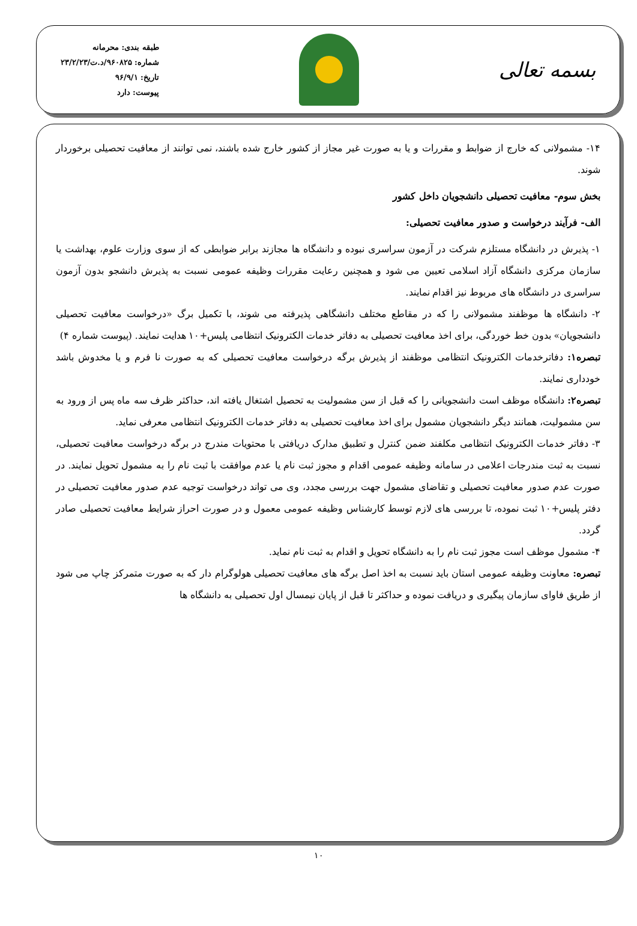بسمه تعالی
طبقه بندی: محرمانه
شماره: ۹۶۰۸۲۵/د.ت/۲۳/۲/۲۳
تاریخ: ۹۶/۹/۱
پیوست: دارد
۱۴- مشمولانی که خارج از ضوابط و مقررات و یا به صورت غیر مجاز از کشور خارج شده باشند، نمی توانند از معافیت تحصیلی برخوردار شوند.
بخش سوم- معافیت تحصیلی دانشجویان داخل کشور
الف- فرآیند درخواست و صدور معافیت تحصیلی:
۱- پذیرش در دانشگاه مستلزم شرکت در آزمون سراسری نبوده و دانشگاه ها مجازند برابر ضوابطی که از سوی وزارت علوم، بهداشت یا سازمان مرکزی دانشگاه آزاد اسلامی تعیین می شود و همچنین رعایت مقررات وظیفه عمومی نسبت به پذیرش دانشجو بدون آزمون سراسری در دانشگاه های مربوط نیز اقدام نمایند.
۲- دانشگاه ها موظفند مشمولانی را که در مقاطع مختلف دانشگاهی پذیرفته می شوند، با تکمیل برگ «درخواست معافیت تحصیلی دانشجویان» بدون خط خوردگی، برای اخذ معافیت تحصیلی به دفاتر خدمات الکترونیک انتظامی پلیس+۱۰ هدایت نمایند. (پیوست شماره ۴)
تبصره۱: دفاترخدمات الکترونیک انتظامی موظفند از پذیرش برگه درخواست معافیت تحصیلی که به صورت نا فرم و یا مخدوش باشد خودداری نمایند.
تبصره۲: دانشگاه موظف است دانشجویانی را که قبل از سن مشمولیت به تحصیل اشتغال یافته اند، حداکثر ظرف سه ماه پس از ورود به سن مشمولیت، همانند دیگر دانشجویان مشمول برای اخذ معافیت تحصیلی به دفاتر خدمات الکترونیک انتظامی معرفی نماید.
۳- دفاتر خدمات الکترونیک انتظامی مکلفند ضمن کنترل و تطبیق مدارک دریافتی با محتویات مندرج در برگه درخواست معافیت تحصیلی، نسبت به ثبت مندرجات اعلامی در سامانه وظیفه عمومی اقدام و مجوز ثبت نام یا عدم موافقت با ثبت نام را به مشمول تحویل نمایند. در صورت عدم صدور معافیت تحصیلی و تقاضای مشمول جهت بررسی مجدد، وی می تواند درخواست توجیه عدم صدور معافیت تحصیلی در دفتر پلیس+۱۰ ثبت نموده، تا بررسی های لازم توسط کارشناس وظیفه عمومی معمول و در صورت احراز شرایط معافیت تحصیلی صادر گردد.
۴- مشمول موظف است مجوز ثبت نام را به دانشگاه تحویل و اقدام به ثبت نام نماید.
تبصره: معاونت وظیفه عمومی استان باید نسبت به اخذ اصل برگه های معافیت تحصیلی هولوگرام دار که به صورت متمرکز چاپ می شود از طریق فاوای سازمان پیگیری و دریافت نموده و حداکثر تا قبل از پایان نیمسال اول تحصیلی به دانشگاه ها
۱۰